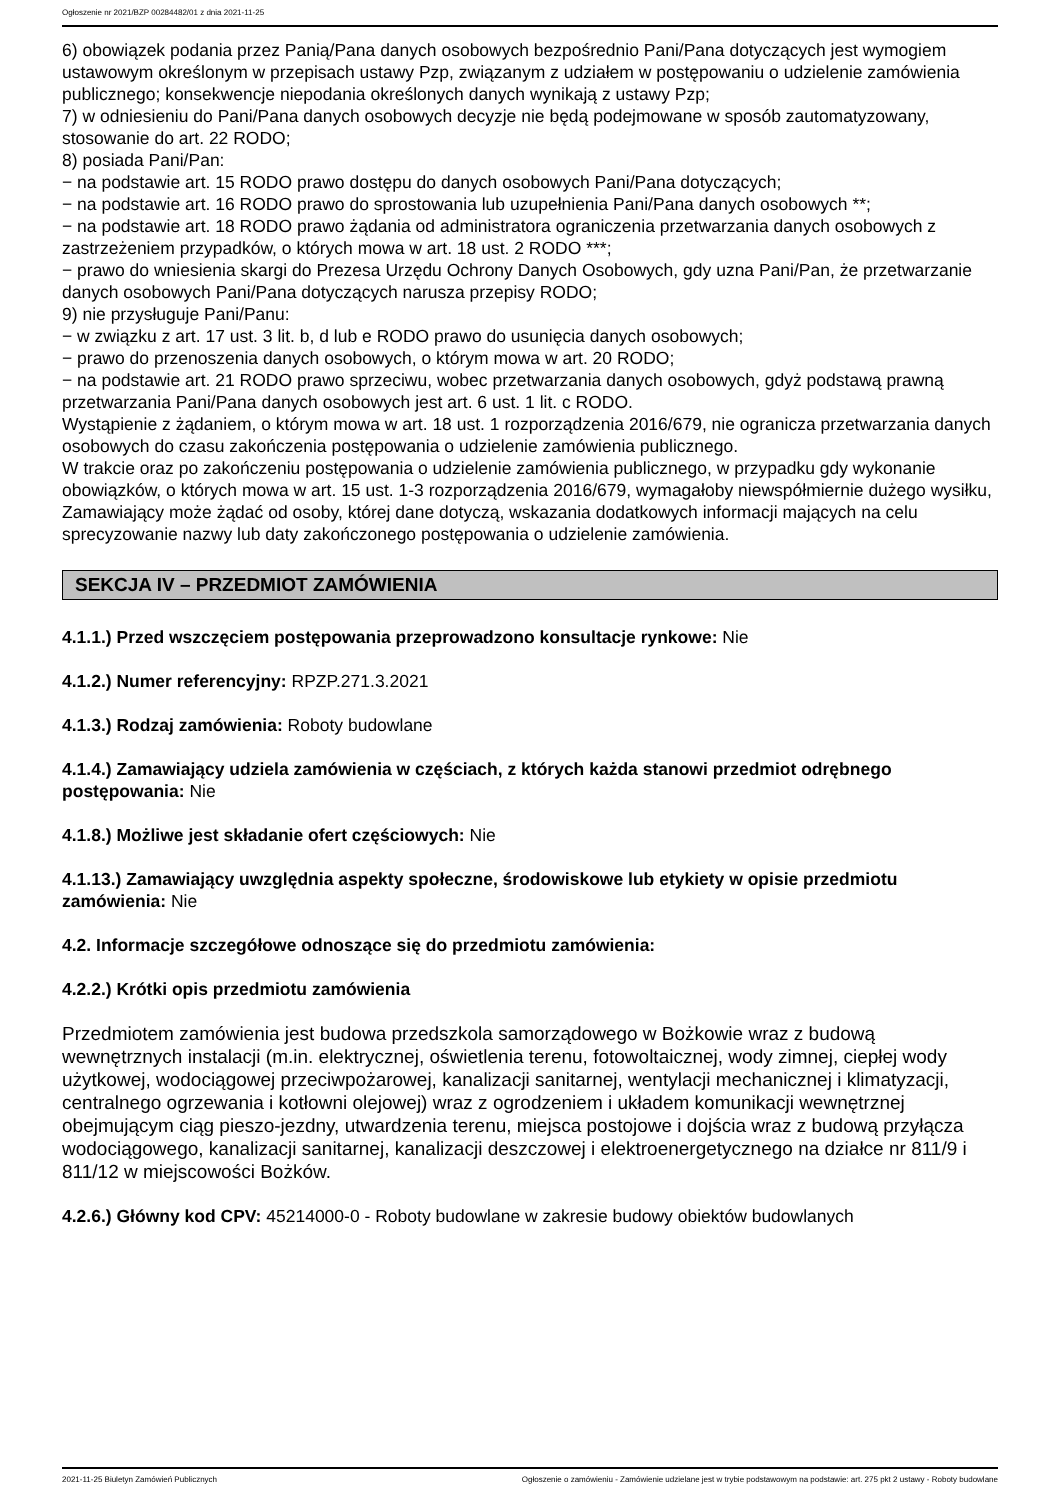Ogłoszenie nr 2021/BZP 00284482/01 z dnia 2021-11-25
6) obowiązek podania przez Panią/Pana danych osobowych bezpośrednio Pani/Pana dotyczących jest wymogiem ustawowym określonym w przepisach ustawy Pzp, związanym z udziałem w postępowaniu o udzielenie zamówienia publicznego; konsekwencje niepodania określonych danych wynikają z ustawy Pzp;
7) w odniesieniu do Pani/Pana danych osobowych decyzje nie będą podejmowane w sposób zautomatyzowany, stosowanie do art. 22 RODO;
8) posiada Pani/Pan:
− na podstawie art. 15 RODO prawo dostępu do danych osobowych Pani/Pana dotyczących;
− na podstawie art. 16 RODO prawo do sprostowania lub uzupełnienia Pani/Pana danych osobowych **;
− na podstawie art. 18 RODO prawo żądania od administratora ograniczenia przetwarzania danych osobowych z zastrzeżeniem przypadków, o których mowa w art. 18 ust. 2 RODO ***;
− prawo do wniesienia skargi do Prezesa Urzędu Ochrony Danych Osobowych, gdy uzna Pani/Pan, że przetwarzanie danych osobowych Pani/Pana dotyczących narusza przepisy RODO;
9) nie przysługuje Pani/Panu:
− w związku z art. 17 ust. 3 lit. b, d lub e RODO prawo do usunięcia danych osobowych;
− prawo do przenoszenia danych osobowych, o którym mowa w art. 20 RODO;
− na podstawie art. 21 RODO prawo sprzeciwu, wobec przetwarzania danych osobowych, gdyż podstawą prawną przetwarzania Pani/Pana danych osobowych jest art. 6 ust. 1 lit. c RODO.
Wystąpienie z żądaniem, o którym mowa w art. 18 ust. 1 rozporządzenia 2016/679, nie ogranicza przetwarzania danych osobowych do czasu zakończenia postępowania o udzielenie zamówienia publicznego.
W trakcie oraz po zakończeniu postępowania o udzielenie zamówienia publicznego, w przypadku gdy wykonanie obowiązków, o których mowa w art. 15 ust. 1-3 rozporządzenia 2016/679, wymagałoby niewspółmiernie dużego wysiłku, Zamawiający może żądać od osoby, której dane dotyczą, wskazania dodatkowych informacji mających na celu sprecyzowanie nazwy lub daty zakończonego postępowania o udzielenie zamówienia.
SEKCJA IV – PRZEDMIOT ZAMÓWIENIA
4.1.1.) Przed wszczęciem postępowania przeprowadzono konsultacje rynkowe: Nie
4.1.2.) Numer referencyjny: RPZP.271.3.2021
4.1.3.) Rodzaj zamówienia: Roboty budowlane
4.1.4.) Zamawiający udziela zamówienia w częściach, z których każda stanowi przedmiot odrębnego postępowania: Nie
4.1.8.) Możliwe jest składanie ofert częściowych: Nie
4.1.13.) Zamawiający uwzględnia aspekty społeczne, środowiskowe lub etykiety w opisie przedmiotu zamówienia: Nie
4.2. Informacje szczegółowe odnoszące się do przedmiotu zamówienia:
4.2.2.) Krótki opis przedmiotu zamówienia
Przedmiotem zamówienia jest budowa przedszkola samorządowego w Bożkowie wraz z budową wewnętrznych instalacji (m.in. elektrycznej, oświetlenia terenu, fotowoltaicznej, wody zimnej, ciepłej wody użytkowej, wodociągowej przeciwpożarowej, kanalizacji sanitarnej, wentylacji mechanicznej i klimatyzacji, centralnego ogrzewania i kotłowni olejowej) wraz z ogrodzeniem i układem komunikacji wewnętrznej obejmującym ciąg pieszo-jezdny, utwardzenia terenu, miejsca postojowe i dojścia wraz z budową przyłącza wodociągowego, kanalizacji sanitarnej, kanalizacji deszczowej i elektroenergetycznego na działce nr 811/9 i 811/12 w miejscowości Bożków.
4.2.6.) Główny kod CPV: 45214000-0 - Roboty budowlane w zakresie budowy obiektów budowlanych
2021-11-25 Biuletyn Zamówień Publicznych Ogłoszenie o zamówieniu - Zamówienie udzielane jest w trybie podstawowym na podstawie: art. 275 pkt 2 ustawy - Roboty budowlane